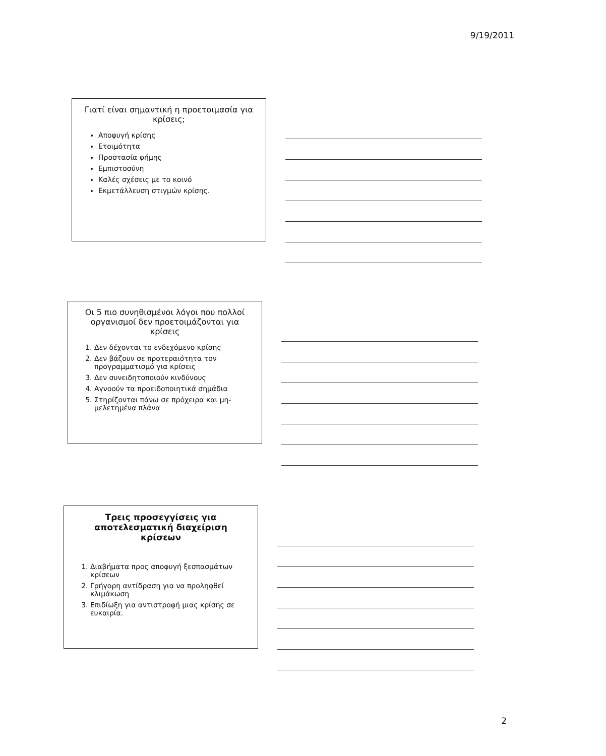9/19/2011
Γιατί είναι σημαντική η προετοιμασία για κρίσεις;
Αποφυγή κρίσης
Ετοιμότητα
Προστασία φήμης
Εμπιστοσύνη
Καλές σχέσεις με το κοινό
Εκμετάλλευση στιγμών κρίσης.
Οι 5 πιο συνηθισμένοι λόγοι που πολλοί οργανισμοί δεν προετοιμάζονται για κρίσεις
1. Δεν δέχονται το ενδεχόμενο κρίσης
2. Δεν βάζουν σε προτεραιότητα τον προγραμματισμό για κρίσεις
3. Δεν συνειδητοποιούν κινδύνους
4. Αγνοούν τα προειδοποιητικά σημάδια
5. Στηρίζονται πάνω σε πρόχειρα και μη-μελετημένα πλάνα
Τρεις προσεγγίσεις για αποτελεσματική διαχείριση κρίσεων
1. Διαβήματα προς αποφυγή ξεσπασμάτων κρίσεων
2. Γρήγορη αντίδραση για να προληφθεί κλιμάκωση
3. Επιδίωξη για αντιστροφή μιας κρίσης σε ευκαιρία.
2